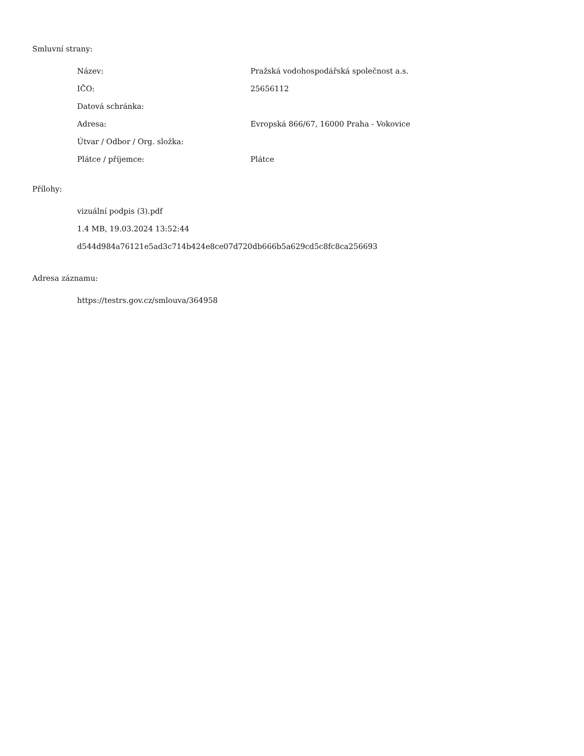Smluvní strany:
| Název: | Pražská vodohospodářská společnost a.s. |
| IČO: | 25656112 |
| Datová schránka: | |
| Adresa: | Evropská 866/67, 16000 Praha - Vokovice |
| Útvar / Odbor / Org. složka: | |
| Plátce / příjemce: | Plátce |
Přílohy:
vizuální podpis (3).pdf
1.4 MB, 19.03.2024 13:52:44
d544d984a76121e5ad3c714b424e8ce07d720db666b5a629cd5c8fc8ca256693
Adresa záznamu:
https://testrs.gov.cz/smlouva/364958